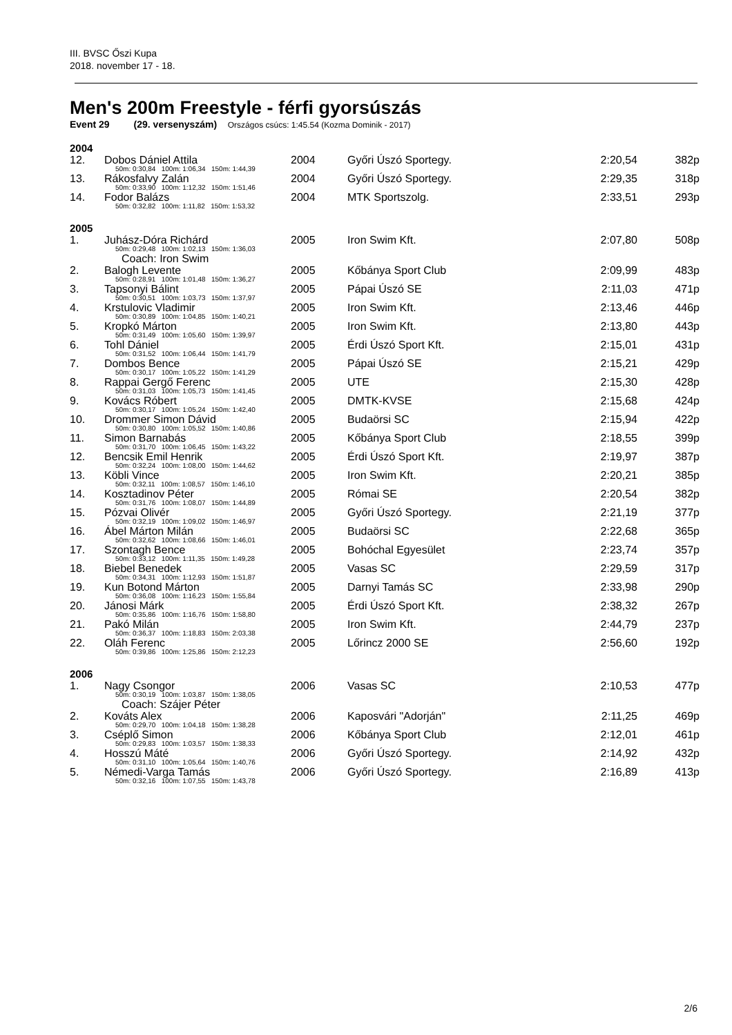III. BVSC Őszi Kupa
2018. november 17 - 18.
Men's 200m Freestyle - férfi gyorsúszás
Event 29 (29. versenyszám) Országos csúcs: 1:45.54 (Kozma Dominik - 2017)
| 2004 | | | | | |
| 12. | Dobos Dániel Attila | 2004 | Győri Úszó Sportegy. | 2:20,54 | 382p |
| 50m: 0:30,84 100m: 1:06,34 150m: 1:44,39 | | | | | |
| 13. | Rákosfalvy Zalán | 2004 | Győri Úszó Sportegy. | 2:29,35 | 318p |
| 50m: 0:33,90 100m: 1:12,32 150m: 1:51,46 | | | | | |
| 14. | Fodor Balázs | 2004 | MTK Sportszolg. | 2:33,51 | 293p |
| 50m: 0:32,82 100m: 1:11,82 150m: 1:53,32 | | | | | |
| 2005 | | | | | |
| 1. | Juhász-Dóra Richárd | 2005 | Iron Swim Kft. | 2:07,80 | 508p |
| 50m: 0:29,48 100m: 1:02,13 150m: 1:36,03 | | | | | |
| Coach: Iron Swim | | | | | |
| 2. | Balogh Levente | 2005 | Kőbánya Sport Club | 2:09,99 | 483p |
| 50m: 0:28,91 100m: 1:01,48 150m: 1:36,27 | | | | | |
| 3. | Tapsonyi Bálint | 2005 | Pápai Úszó SE | 2:11,03 | 471p |
| 50m: 0:30,51 100m: 1:03,73 150m: 1:37,97 | | | | | |
| 4. | Krstulovic Vladimir | 2005 | Iron Swim Kft. | 2:13,46 | 446p |
| 50m: 0:30,89 100m: 1:04,85 150m: 1:40,21 | | | | | |
| 5. | Kropkó Márton | 2005 | Iron Swim Kft. | 2:13,80 | 443p |
| 50m: 0:31,49 100m: 1:05,60 150m: 1:39,97 | | | | | |
| 6. | Tohl Dániel | 2005 | Érdi Úszó Sport Kft. | 2:15,01 | 431p |
| 50m: 0:31,52 100m: 1:06,44 150m: 1:41,79 | | | | | |
| 7. | Dombos Bence | 2005 | Pápai Úszó SE | 2:15,21 | 429p |
| 50m: 0:30,17 100m: 1:05,22 150m: 1:41,29 | | | | | |
| 8. | Rappai Gergő Ferenc | 2005 | UTE | 2:15,30 | 428p |
| 50m: 0:31,03 100m: 1:05,73 150m: 1:41,45 | | | | | |
| 9. | Kovács Róbert | 2005 | DMTK-KVSE | 2:15,68 | 424p |
| 50m: 0:30,17 100m: 1:05,24 150m: 1:42,40 | | | | | |
| 10. | Drommer Simon Dávid | 2005 | Budaörsi SC | 2:15,94 | 422p |
| 50m: 0:30,80 100m: 1:05,52 150m: 1:40,86 | | | | | |
| 11. | Simon Barnabás | 2005 | Kőbánya Sport Club | 2:18,55 | 399p |
| 50m: 0:31,70 100m: 1:06,45 150m: 1:43,22 | | | | | |
| 12. | Bencsik Emil Henrik | 2005 | Érdi Úszó Sport Kft. | 2:19,97 | 387p |
| 50m: 0:32,24 100m: 1:08,00 150m: 1:44,62 | | | | | |
| 13. | Köbli Vince | 2005 | Iron Swim Kft. | 2:20,21 | 385p |
| 50m: 0:32,11 100m: 1:08,57 150m: 1:46,10 | | | | | |
| 14. | Kosztadinov Péter | 2005 | Római SE | 2:20,54 | 382p |
| 50m: 0:31,76 100m: 1:08,07 150m: 1:44,89 | | | | | |
| 15. | Pózvai Olivér | 2005 | Győri Úszó Sportegy. | 2:21,19 | 377p |
| 50m: 0:32,19 100m: 1:09,02 150m: 1:46,97 | | | | | |
| 16. | Ábel Márton Milán | 2005 | Budaörsi SC | 2:22,68 | 365p |
| 50m: 0:32,62 100m: 1:08,66 150m: 1:46,01 | | | | | |
| 17. | Szontagh Bence | 2005 | Bohóchal Egyesület | 2:23,74 | 357p |
| 50m: 0:33,12 100m: 1:11,35 150m: 1:49,28 | | | | | |
| 18. | Biebel Benedek | 2005 | Vasas SC | 2:29,59 | 317p |
| 50m: 0:34,31 100m: 1:12,93 150m: 1:51,87 | | | | | |
| 19. | Kun Botond Márton | 2005 | Darnyi Tamás SC | 2:33,98 | 290p |
| 50m: 0:36,08 100m: 1:16,23 150m: 1:55,84 | | | | | |
| 20. | Jánosi Márk | 2005 | Érdi Úszó Sport Kft. | 2:38,32 | 267p |
| 50m: 0:35,86 100m: 1:16,76 150m: 1:58,80 | | | | | |
| 21. | Pakó Milán | 2005 | Iron Swim Kft. | 2:44,79 | 237p |
| 50m: 0:36,37 100m: 1:18,83 150m: 2:03,38 | | | | | |
| 22. | Oláh Ferenc | 2005 | Lőrincz 2000 SE | 2:56,60 | 192p |
| 50m: 0:39,86 100m: 1:25,86 150m: 2:12,23 | | | | | |
| 2006 | | | | | |
| 1. | Nagy Csongor | 2006 | Vasas SC | 2:10,53 | 477p |
| 50m: 0:30,19 100m: 1:03,87 150m: 1:38,05 | | | | | |
| Coach: Szájer Péter | | | | | |
| 2. | Kováts Alex | 2006 | Kaposvári "Adorján" | 2:11,25 | 469p |
| 50m: 0:29,70 100m: 1:04,18 150m: 1:38,28 | | | | | |
| 3. | Cséplő Simon | 2006 | Kőbánya Sport Club | 2:12,01 | 461p |
| 50m: 0:29,83 100m: 1:03,57 150m: 1:38,33 | | | | | |
| 4. | Hosszú Máté | 2006 | Győri Úszó Sportegy. | 2:14,92 | 432p |
| 50m: 0:31,10 100m: 1:05,64 150m: 1:40,76 | | | | | |
| 5. | Némedi-Varga Tamás | 2006 | Győri Úszó Sportegy. | 2:16,89 | 413p |
| 50m: 0:32,16 100m: 1:07,55 150m: 1:43,78 | | | | | |
2/6